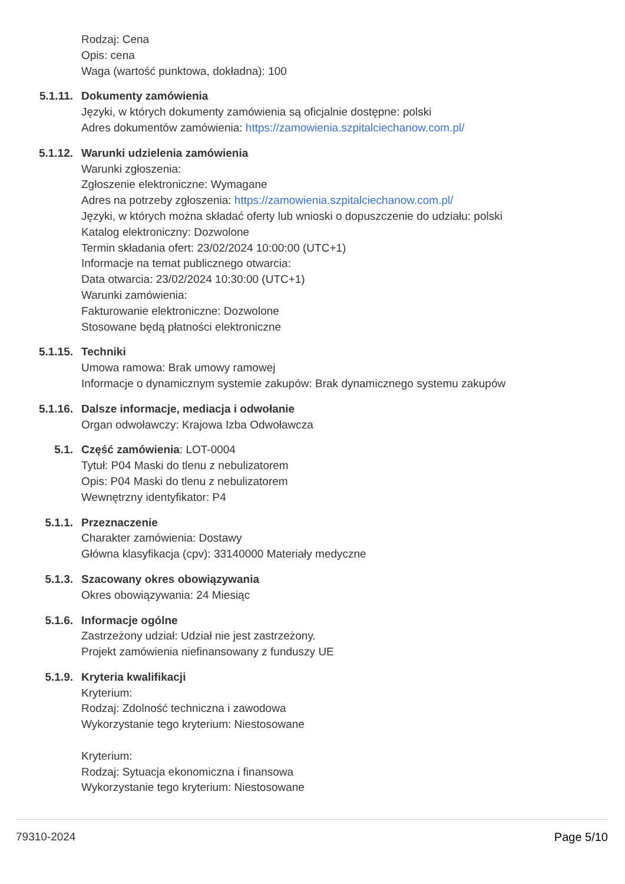Rodzaj: Cena
Opis: cena
Waga (wartość punktowa, dokładna): 100
5.1.11. Dokumenty zamówienia
Języki, w których dokumenty zamówienia są oficjalnie dostępne: polski
Adres dokumentów zamówienia: https://zamowienia.szpitalciechanow.com.pl/
5.1.12. Warunki udzielenia zamówienia
Warunki zgłoszenia:
Zgłoszenie elektroniczne: Wymagane
Adres na potrzeby zgłoszenia: https://zamowienia.szpitalciechanow.com.pl/
Języki, w których można składać oferty lub wnioski o dopuszczenie do udziału: polski
Katalog elektroniczny: Dozwolone
Termin składania ofert: 23/02/2024 10:00:00 (UTC+1)
Informacje na temat publicznego otwarcia:
Data otwarcia: 23/02/2024 10:30:00 (UTC+1)
Warunki zamówienia:
Fakturowanie elektroniczne: Dozwolone
Stosowane będą płatności elektroniczne
5.1.15. Techniki
Umowa ramowa: Brak umowy ramowej
Informacje o dynamicznym systemie zakupów: Brak dynamicznego systemu zakupów
5.1.16. Dalsze informacje, mediacja i odwołanie
Organ odwoławczy: Krajowa Izba Odwoławcza
5.1. Część zamówienia: LOT-0004
Tytuł: P04 Maski do tlenu z nebulizatorem
Opis: P04 Maski do tlenu z nebulizatorem
Wewnętrzny identyfikator: P4
5.1.1. Przeznaczenie
Charakter zamówienia: Dostawy
Główna klasyfikacja (cpv): 33140000 Materiały medyczne
5.1.3. Szacowany okres obowiązywania
Okres obowiązywania: 24 Miesiąc
5.1.6. Informacje ogólne
Zastrzeżony udział: Udział nie jest zastrzeżony.
Projekt zamówienia niefinansowany z funduszy UE
5.1.9. Kryteria kwalifikacji
Kryterium:
Rodzaj: Zdolność techniczna i zawodowa
Wykorzystanie tego kryterium: Niestosowane
Kryterium:
Rodzaj: Sytuacja ekonomiczna i finansowa
Wykorzystanie tego kryterium: Niestosowane
79310-2024 Page 5/10